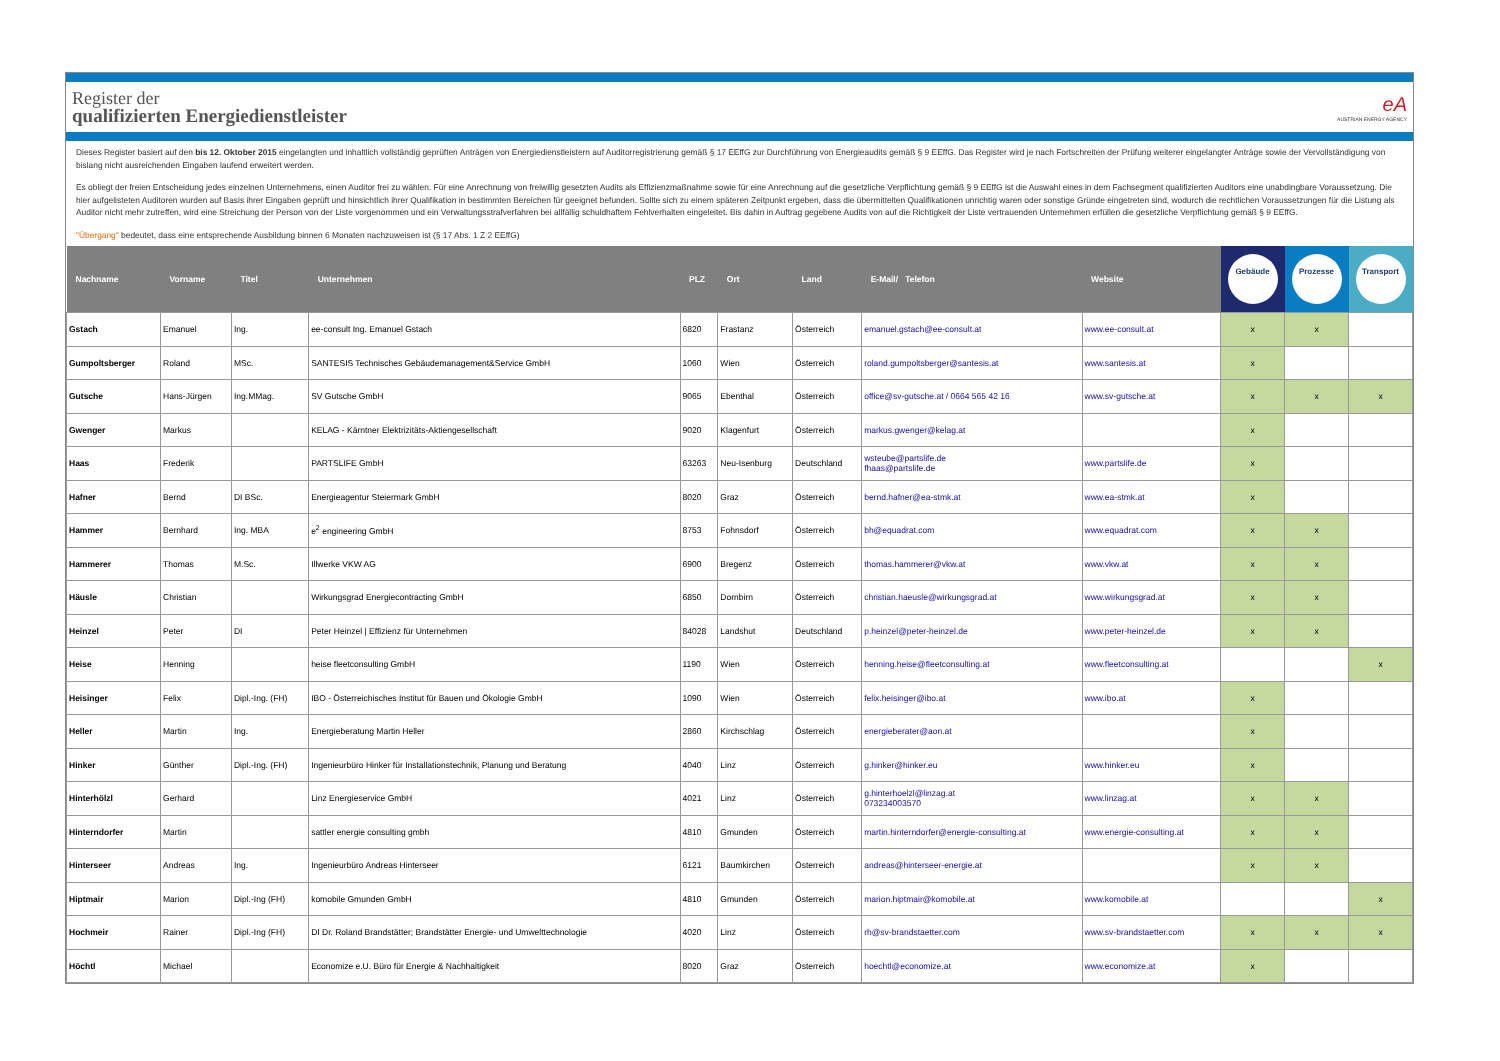Register der
qualifizierten Energiedienstleister
eA
AUSTRIAN ENERGY AGENCY
Dieses Register basiert auf den bis 12. Oktober 2015 eingelangten und inhaltlich vollständig geprüften Anträgen von Energiedienstleistern auf Auditorregistrierung gemäß § 17 EEffG zur Durchführung von Energieaudits gemäß § 9 EEffG. Das Register wird je nach Fortschreiten der Prüfung weiterer eingelangter Anträge sowie der Vervollständigung von bislang nicht ausreichenden Eingaben laufend erweitert werden.
Es obliegt der freien Entscheidung jedes einzelnen Unternehmens, einen Auditor frei zu wählen. Für eine Anrechnung von freiwillig gesetzten Audits als Effizienzmaßnahme sowie für eine Anrechnung auf die gesetzliche Verpflichtung gemäß § 9 EEffG ist die Auswahl eines in dem Fachsegment qualifizierten Auditors eine unabdingbare Voraussetzung. Die hier aufgelisteten Auditoren wurden auf Basis ihrer Eingaben geprüft und hinsichtlich ihrer Qualifikation in bestimmten Bereichen für geeignet befunden. Sollte sich zu einem späteren Zeitpunkt ergeben, dass die übermittelten Qualifikationen unrichtig waren oder sonstige Gründe eingetreten sind, wodurch die rechtlichen Voraussetzungen für die Listung als Auditor nicht mehr zutreffen, wird eine Streichung der Person von der Liste vorgenommen und ein Verwaltungsstrafverfahren bei allfällig schuldhaftem Fehlverhalten eingeleitet. Bis dahin in Auftrag gegebene Audits von auf die Richtigkeit der Liste vertrauenden Unternehmen erfüllen die gesetzliche Verpflichtung gemäß § 9 EEffG.
"Übergang" bedeutet, dass eine entsprechende Ausbildung binnen 6 Monaten nachzuweisen ist (§ 17 Abs. 1 Z 2 EEffG)
| Nachname | Vorname | Titel | Unternehmen | PLZ | Ort | Land | E-Mail/ Telefon | Website | Gebäude | Prozesse | Transport |
| --- | --- | --- | --- | --- | --- | --- | --- | --- | --- | --- | --- |
| Gstach | Emanuel | Ing. | ee-consult Ing. Emanuel Gstach | 6820 | Frastanz | Österreich | emanuel.gstach@ee-consult.at | www.ee-consult.at | x | x | |
| Gumpoltsberger | Roland | MSc. | SANTESIS Technisches Gebäudemanagement&Service GmbH | 1060 | Wien | Österreich | roland.gumpoltsberger@santesis.at | www.santesis.at | x | | |
| Gutsche | Hans-Jürgen | Ing.MMag. | SV Gutsche GmbH | 9065 | Ebenthal | Österreich | office@sv-gutsche.at / 0664 565 42 16 | www.sv-gutsche.at | x | x | x |
| Gwenger | Markus | | KELAG - Kärntner Elektrizitäts-Aktiengesellschaft | 9020 | Klagenfurt | Österreich | markus.gwenger@kelag.at | | x | | |
| Haas | Frederik | | PARTSLIFE GmbH | 63263 | Neu-Isenburg | Deutschland | wsteube@partslife.de fhaas@partslife.de | www.partslife.de | x | | |
| Hafner | Bernd | DI BSc. | Energieagentur Steiermark GmbH | 8020 | Graz | Österreich | bernd.hafner@ea-stmk.at | www.ea-stmk.at | x | | |
| Hammer | Bernhard | Ing. MBA | e<sup>2</sup> engineering GmbH | 8753 | Fohnsdorf | Österreich | bh@equadrat.com | www.equadrat.com | x | x | |
| Hammerer | Thomas | M.Sc. | Illwerke VKW AG | 6900 | Bregenz | Österreich | thomas.hammerer@vkw.at | www.vkw.at | x | x | |
| Häusle | Christian | | Wirkungsgrad Energiecontracting GmbH | 6850 | Dornbirn | Österreich | christian.haeusle@wirkungsgrad.at | www.wirkungsgrad.at | x | x | |
| Heinzel | Peter | DI | Peter Heinzel / Effizienz für Unternehmen | 84028 | Landshut | Deutschland | p.heinzel@peter-heinzel.de | www.peter-heinzel.de | x | x | |
| Heise | Henning | | heise fleetconsulting GmbH | 1190 | Wien | Österreich | henning.heise@fleetconsulting.at | www.fleetconsulting.at | | | x |
| Heisinger | Felix | Dipl.-Ing. (FH) | IBO - Österreichisches Institut für Bauen und Ökologie GmbH | 1090 | Wien | Österreich | felix.heisinger@ibo.at | www.ibo.at | x | | |
| Heller | Martin | Ing. | Energieberatung Martin Heller | 2860 | Kirchschlag | Österreich | energieberater@aon.at | | x | | |
| Hinker | Günther | Dipl.-Ing. (FH) | Ingenieurbüro Hinker für Installationstechnik, Planung und Beratung | 4040 | Linz | Österreich | g.hinker@hinker.eu | www.hinker.eu | x | | |
| Hinterhölzl | Gerhard | | Linz Energieservice GmbH | 4021 | Linz | Österreich | g.hinterhoelzl@linzag.at 073234003570 | www.linzag.at | x | x | |
| Hinterndorfer | Martin | | sattler energie consulting gmbh | 4810 | Gmunden | Österreich | martin.hinterndorfer@energie-consulting.at | www.energie-consulting.at | x | x | |
| Hinterseer | Andreas | Ing. | Ingenieurbüro Andreas Hinterseer | 6121 | Baumkirchen | Österreich | andreas@hinterseer-energie.at | | x | x | |
| Hiptmair | Marion | Dipl.-Ing (FH) | komobile Gmunden GmbH | 4810 | Gmunden | Österreich | marion.hiptmair@komobile.at | www.komobile.at | | | x |
| Hochmeir | Rainer | Dipl.-Ing (FH) | DI Dr. Roland Brandstätter; Brandstätter Energie- und Umwelttechnologie | 4020 | Linz | Österreich | rh@sv-brandstaetter.com | www.sv-brandstaetter.com | x | x | x |
| Höchtl | Michael | | Economize e.U. Büro für Energie & Nachhaltigkeit | 8020 | Graz | Österreich | hoechtl@economize.at | www.economize.at | x | | |